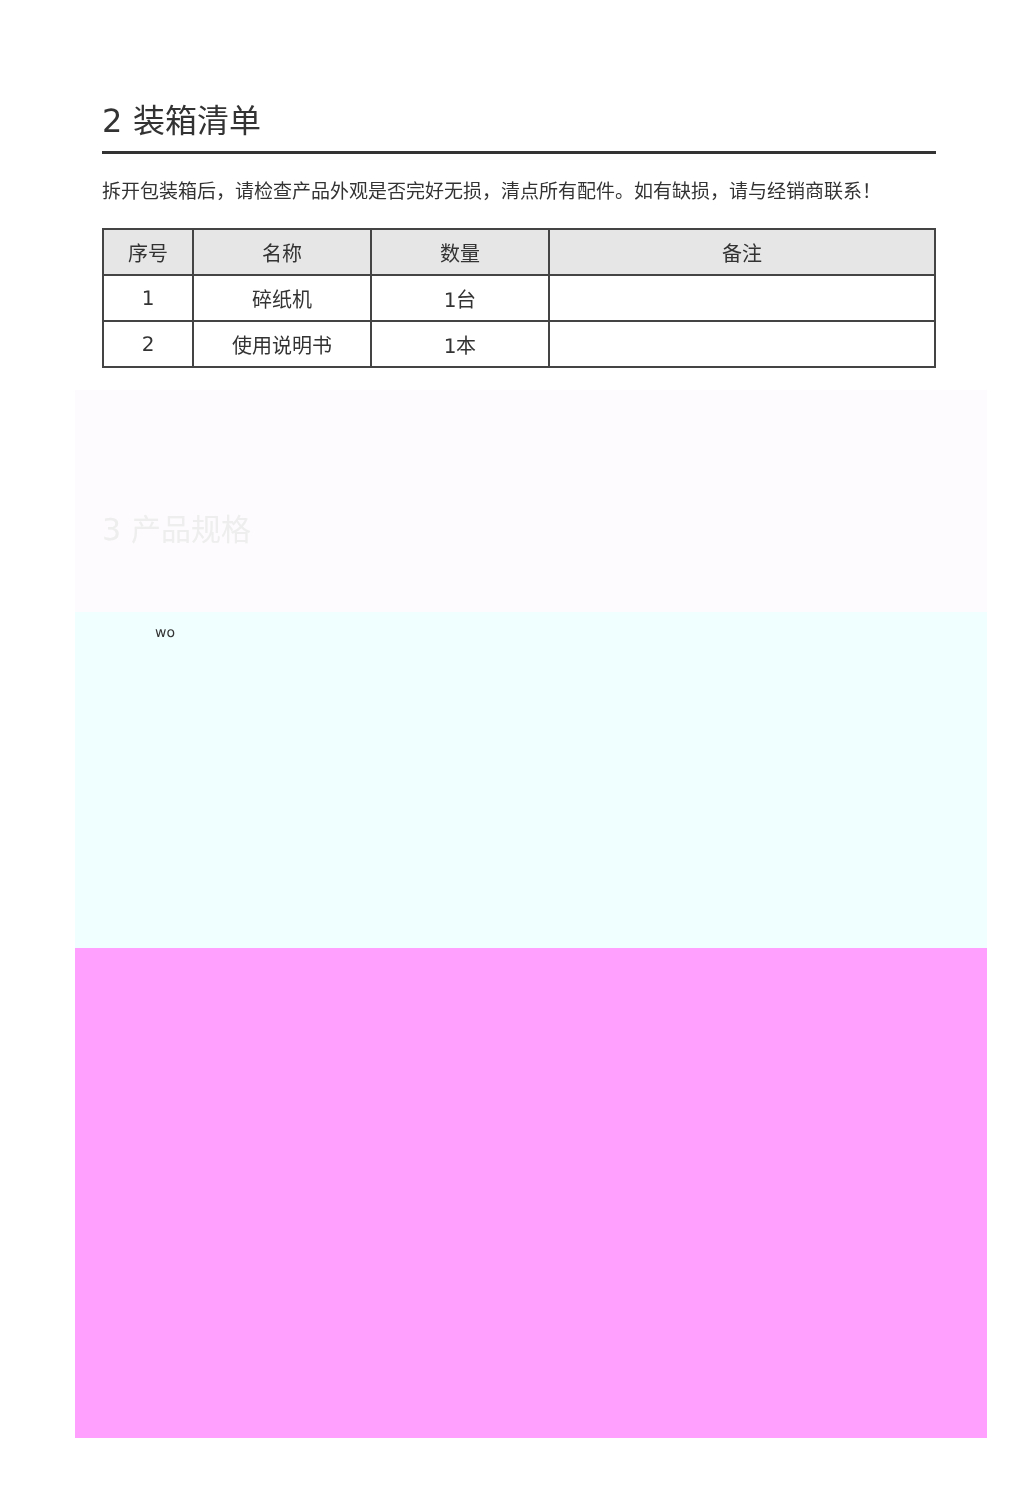2 装箱清单
拆开包装箱后，请检查产品外观是否完好无损，清点所有配件。如有缺损，请与经销商联系！
| 序号 | 名称 | 数量 | 备注 |
| --- | --- | --- | --- |
| 1 | 碎纸机 | 1台 | |
| 2 | 使用说明书 | 1本 | |
3 产品规格
wo